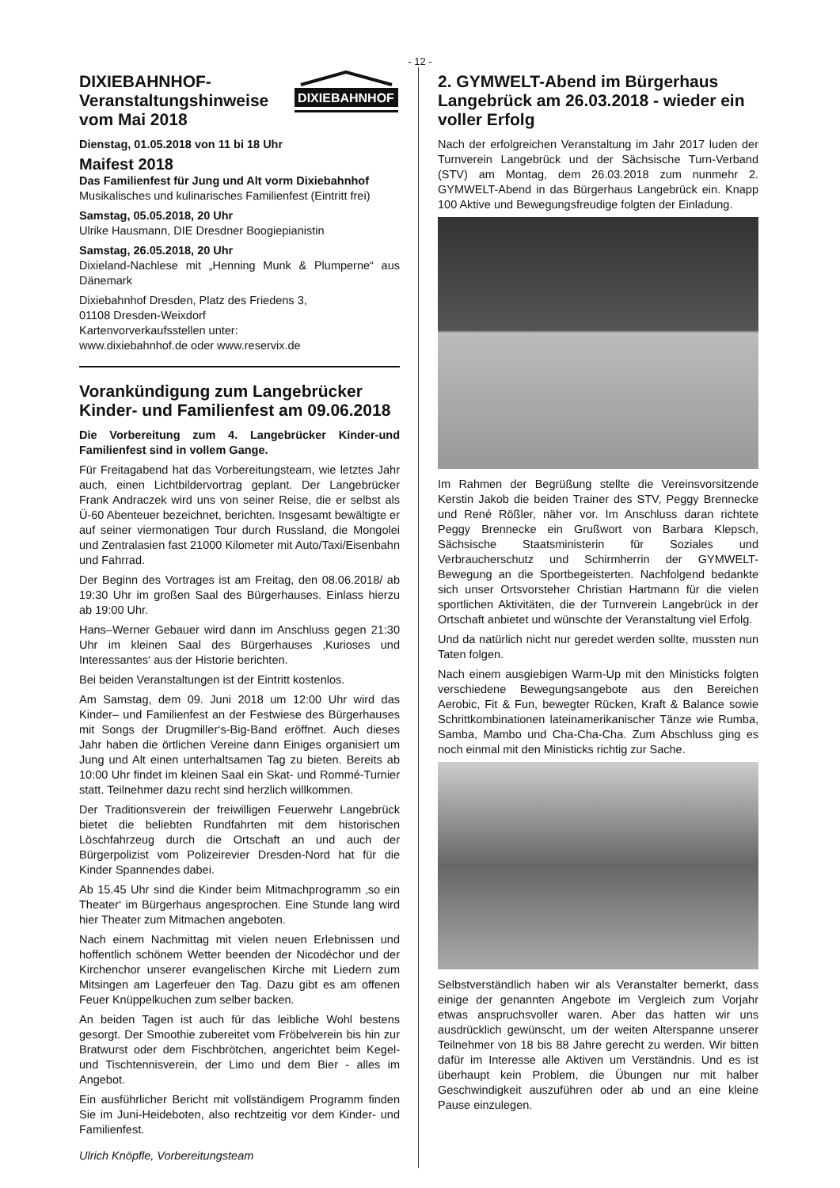- 12 -
DIXIEBAHNHOF
DIXIEBAHNHOF-
Veranstaltungshinweise
vom Mai 2018
Dienstag, 01.05.2018 von 11 bi 18 Uhr
Maifest 2018
Das Familienfest für Jung und Alt vorm Dixiebahnhof
Musikalisches und kulinarisches Familienfest (Eintritt frei)
Samstag, 05.05.2018, 20 Uhr
Ulrike Hausmann, DIE Dresdner Boogiepianistin
Samstag, 26.05.2018, 20 Uhr
Dixieland-Nachlese mit „Henning Munk & Plumperne“ aus Dänemark
Dixiebahnhof Dresden, Platz des Friedens 3,
01108 Dresden-Weixdorf
Kartenvorverkaufsstellen unter:
www.dixiebahnhof.de oder www.reservix.de
Vorankündigung zum Langebrücker Kinder- und Familienfest am 09.06.2018
Die Vorbereitung zum 4. Langebrücker Kinder-und Familienfest sind in vollem Gange.
Für Freitagabend hat das Vorbereitungsteam, wie letztes Jahr auch, einen Lichtbildervortrag geplant. Der Langebrücker Frank Andraczek wird uns von seiner Reise, die er selbst als Ü-60 Abenteuer bezeichnet, berichten. Insgesamt bewältigte er auf seiner viermonatigen Tour durch Russland, die Mongolei und Zentralasien fast 21000 Kilometer mit Auto/Taxi/Eisenbahn und Fahrrad.
Der Beginn des Vortrages ist am Freitag, den 08.06.2018/ ab 19:30 Uhr im großen Saal des Bürgerhauses. Einlass hierzu ab 19:00 Uhr.
Hans–Werner Gebauer wird dann im Anschluss gegen 21:30 Uhr im kleinen Saal des Bürgerhauses ‚Kurioses und Interessantes‘ aus der Historie berichten.
Bei beiden Veranstaltungen ist der Eintritt kostenlos.
Am Samstag, dem 09. Juni 2018 um 12:00 Uhr wird das Kinder– und Familienfest an der Festwiese des Bürgerhauses mit Songs der Drugmiller‘s-Big-Band eröffnet. Auch dieses Jahr haben die örtlichen Vereine dann Einiges organisiert um Jung und Alt einen unterhaltsamen Tag zu bieten. Bereits ab 10:00 Uhr findet im kleinen Saal ein Skat- und Rommé-Turnier statt. Teilnehmer dazu recht sind herzlich willkommen.
Der Traditionsverein der freiwilligen Feuerwehr Langebrück bietet die beliebten Rundfahrten mit dem historischen Löschfahrzeug durch die Ortschaft an und auch der Bürgerpolizist vom Polizeirevier Dresden-Nord hat für die Kinder Spannendes dabei.
Ab 15.45 Uhr sind die Kinder beim Mitmachprogramm ‚so ein Theater‘ im Bürgerhaus angesprochen. Eine Stunde lang wird hier Theater zum Mitmachen angeboten.
Nach einem Nachmittag mit vielen neuen Erlebnissen und hoffentlich schönem Wetter beenden der Nicodéchor und der Kirchenchor unserer evangelischen Kirche mit Liedern zum Mitsingen am Lagerfeuer den Tag. Dazu gibt es am offenen Feuer Knüppelkuchen zum selber backen.
An beiden Tagen ist auch für das leibliche Wohl bestens gesorgt. Der Smoothie zubereitet vom Fröbelverein bis hin zur Bratwurst oder dem Fischbrötchen, angerichtet beim Kegel- und Tischtennisverein, der Limo und dem Bier - alles im Angebot.
Ein ausführlicher Bericht mit vollständigem Programm finden Sie im Juni-Heideboten, also rechtzeitig vor dem Kinder- und Familienfest.
Ulrich Knöpfle, Vorbereitungsteam
2. GYMWELT-Abend im Bürgerhaus Langebrück am 26.03.2018 - wieder ein voller Erfolg
Nach der erfolgreichen Veranstaltung im Jahr 2017 luden der Turnverein Langebrück und der Sächsische Turn-Verband (STV) am Montag, dem 26.03.2018 zum nunmehr 2. GYMWELT-Abend in das Bürgerhaus Langebrück ein. Knapp 100 Aktive und Bewegungsfreudige folgten der Einladung.
Im Rahmen der Begrüßung stellte die Vereinsvorsitzende Kerstin Jakob die beiden Trainer des STV, Peggy Brennecke und René Rößler, näher vor. Im Anschluss daran richtete Peggy Brennecke ein Grußwort von Barbara Klepsch, Sächsische Staatsministerin für Soziales und Verbraucherschutz und Schirmherrin der GYMWELT-Bewegung an die Sportbegeisterten. Nachfolgend bedankte sich unser Ortsvorsteher Christian Hartmann für die vielen sportlichen Aktivitäten, die der Turnverein Langebrück in der Ortschaft anbietet und wünschte der Veranstaltung viel Erfolg.
Und da natürlich nicht nur geredet werden sollte, mussten nun Taten folgen.
Nach einem ausgiebigen Warm-Up mit den Ministicks folgten verschiedene Bewegungsangebote aus den Bereichen Aerobic, Fit & Fun, bewegter Rücken, Kraft & Balance sowie Schrittkombinationen lateinamerikanischer Tänze wie Rumba, Samba, Mambo und Cha-Cha-Cha. Zum Abschluss ging es noch einmal mit den Ministicks richtig zur Sache.
Selbstverständlich haben wir als Veranstalter bemerkt, dass einige der genannten Angebote im Vergleich zum Vorjahr etwas anspruchsvoller waren. Aber das hatten wir uns ausdrücklich gewünscht, um der weiten Alterspanne unserer Teilnehmer von 18 bis 88 Jahre gerecht zu werden. Wir bitten dafür im Interesse alle Aktiven um Verständnis. Und es ist überhaupt kein Problem, die Übungen nur mit halber Geschwindigkeit auszuführen oder ab und an eine kleine Pause einzulegen.